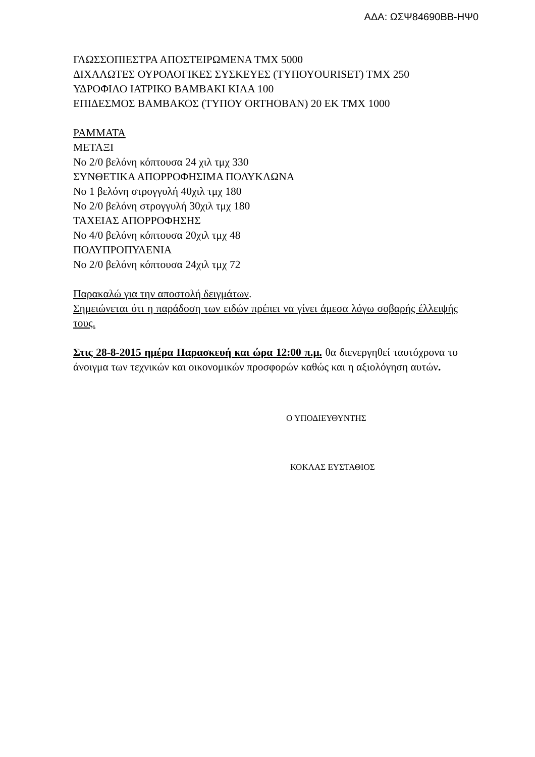ΑΔΑ: ΩΣΨ84690ΒΒ-ΗΨ0
ΓΛΩΣΣΟΠΙΕΣΤΡΑ ΑΠΟΣΤΕΙΡΩΜΕΝΑ ΤΜΧ 5000
ΔΙΧΑΛΩΤΕΣ ΟΥΡΟΛΟΓΙΚΕΣ ΣΥΣΚΕΥΕΣ (ΤΥΠΟΥOURISET) ΤΜΧ 250
ΥΔΡΟΦΙΛΟ ΙΑΤΡΙΚΟ ΒΑΜΒΑΚΙ ΚΙΛΑ 100
ΕΠΙΔΕΣΜΟΣ ΒΑΜΒΑΚΟΣ (ΤΥΠΟΥ ORTHOBAN) 20 ΕΚ ΤΜΧ 1000
ΡΑΜΜΑΤΑ
ΜΕΤΑΞΙ
Νο 2/0 βελόνη κόπτουσα 24 χιλ τμχ 330
ΣΥΝΘΕΤΙΚΑ ΑΠΟΡΡΟΦΗΣΙΜΑ ΠΟΛΥΚΛΩΝΑ
Νο 1 βελόνη στρογγυλή 40χιλ τμχ 180
Νο 2/0 βελόνη στρογγυλή 30χιλ τμχ 180
ΤΑΧΕΙΑΣ ΑΠΟΡΡΟΦΗΣΗΣ
Νο 4/0 βελόνη κόπτουσα 20χιλ τμχ 48
ΠΟΛΥΠΡΟΠΥΛΕΝΙΑ
Νο 2/0 βελόνη κόπτουσα 24χιλ τμχ 72
Παρακαλώ για την αποστολή δειγμάτων.
Σημειώνεται ότι η παράδοση των ειδών πρέπει να γίνει άμεσα λόγω σοβαρής έλλειψής τους.
Στις 28-8-2015 ημέρα Παρασκευή και ώρα 12:00 π.μ. θα διενεργηθεί ταυτόχρονα το άνοιγμα των τεχνικών και οικονομικών προσφορών καθώς και η αξιολόγηση αυτών.
Ο ΥΠΟΔΙΕΥΘΥΝΤΗΣ
ΚΟΚΛΑΣ ΕΥΣΤΑΘΙΟΣ